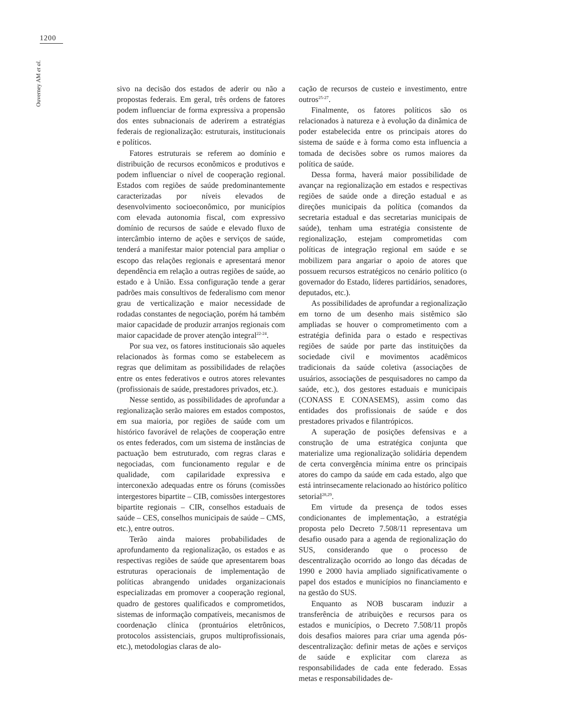1200
Ouverney AM et al.
sivo na decisão dos estados de aderir ou não a propostas federais. Em geral, três ordens de fatores podem influenciar de forma expressiva a propensão dos entes subnacionais de aderirem a estratégias federais de regionalização: estruturais, institucionais e políticos.
Fatores estruturais se referem ao domínio e distribuição de recursos econômicos e produtivos e podem influenciar o nível de cooperação regional. Estados com regiões de saúde predominantemente caracterizadas por níveis elevados de desenvolvimento socioeconômico, por municípios com elevada autonomia fiscal, com expressivo domínio de recursos de saúde e elevado fluxo de intercâmbio interno de ações e serviços de saúde, tenderá a manifestar maior potencial para ampliar o escopo das relações regionais e apresentará menor dependência em relação a outras regiões de saúde, ao estado e à União. Essa configuração tende a gerar padrões mais consultivos de federalismo com menor grau de verticalização e maior necessidade de rodadas constantes de negociação, porém há também maior capacidade de produzir arranjos regionais com maior capacidade de prover atenção integral<sup>22-24</sup>.
Por sua vez, os fatores institucionais são aqueles relacionados às formas como se estabelecem as regras que delimitam as possibilidades de relações entre os entes federativos e outros atores relevantes (profissionais de saúde, prestadores privados, etc.).
Nesse sentido, as possibilidades de aprofundar a regionalização serão maiores em estados compostos, em sua maioria, por regiões de saúde com um histórico favorável de relações de cooperação entre os entes federados, com um sistema de instâncias de pactuação bem estruturado, com regras claras e negociadas, com funcionamento regular e de qualidade, com capilaridade expressiva e interconexão adequadas entre os fóruns (comissões intergestores bipartite – CIB, comissões intergestores bipartite regionais – CIR, conselhos estaduais de saúde – CES, conselhos municipais de saúde – CMS, etc.), entre outros.
Terão ainda maiores probabilidades de aprofundamento da regionalização, os estados e as respectivas regiões de saúde que apresentarem boas estruturas operacionais de implementação de políticas abrangendo unidades organizacionais especializadas em promover a cooperação regional, quadro de gestores qualificados e comprometidos, sistemas de informação compatíveis, mecanismos de coordenação clínica (prontuários eletrônicos, protocolos assistenciais, grupos multiprofissionais, etc.), metodologias claras de alo-
cação de recursos de custeio e investimento, entre outros<sup>25-27</sup>.
Finalmente, os fatores políticos são os relacionados à natureza e à evolução da dinâmica de poder estabelecida entre os principais atores do sistema de saúde e à forma como esta influencia a tomada de decisões sobre os rumos maiores da política de saúde.
Dessa forma, haverá maior possibilidade de avançar na regionalização em estados e respectivas regiões de saúde onde a direção estadual e as direções municipais da política (comandos da secretaria estadual e das secretarias municipais de saúde), tenham uma estratégia consistente de regionalização, estejam comprometidas com políticas de integração regional em saúde e se mobilizem para angariar o apoio de atores que possuem recursos estratégicos no cenário político (o governador do Estado, líderes partidários, senadores, deputados, etc.).
As possibilidades de aprofundar a regionalização em torno de um desenho mais sistêmico são ampliadas se houver o comprometimento com a estratégia definida para o estado e respectivas regiões de saúde por parte das instituições da sociedade civil e movimentos acadêmicos tradicionais da saúde coletiva (associações de usuários, associações de pesquisadores no campo da saúde, etc.), dos gestores estaduais e municipais (CONASS E CONASEMS), assim como das entidades dos profissionais de saúde e dos prestadores privados e filantrópicos.
A superação de posições defensivas e a construção de uma estratégica conjunta que materialize uma regionalização solidária dependem de certa convergência mínima entre os principais atores do campo da saúde em cada estado, algo que está intrinsecamente relacionado ao histórico político setorial<sup>28,29</sup>.
Em virtude da presença de todos esses condicionantes de implementação, a estratégia proposta pelo Decreto 7.508/11 representava um desafio ousado para a agenda de regionalização do SUS, considerando que o processo de descentralização ocorrido ao longo das décadas de 1990 e 2000 havia ampliado significativamente o papel dos estados e municípios no financiamento e na gestão do SUS.
Enquanto as NOB buscaram induzir a transferência de atribuições e recursos para os estados e municípios, o Decreto 7.508/11 propôs dois desafios maiores para criar uma agenda pós-descentralização: definir metas de ações e serviços de saúde e explicitar com clareza as responsabilidades de cada ente federado. Essas metas e responsabilidades de-